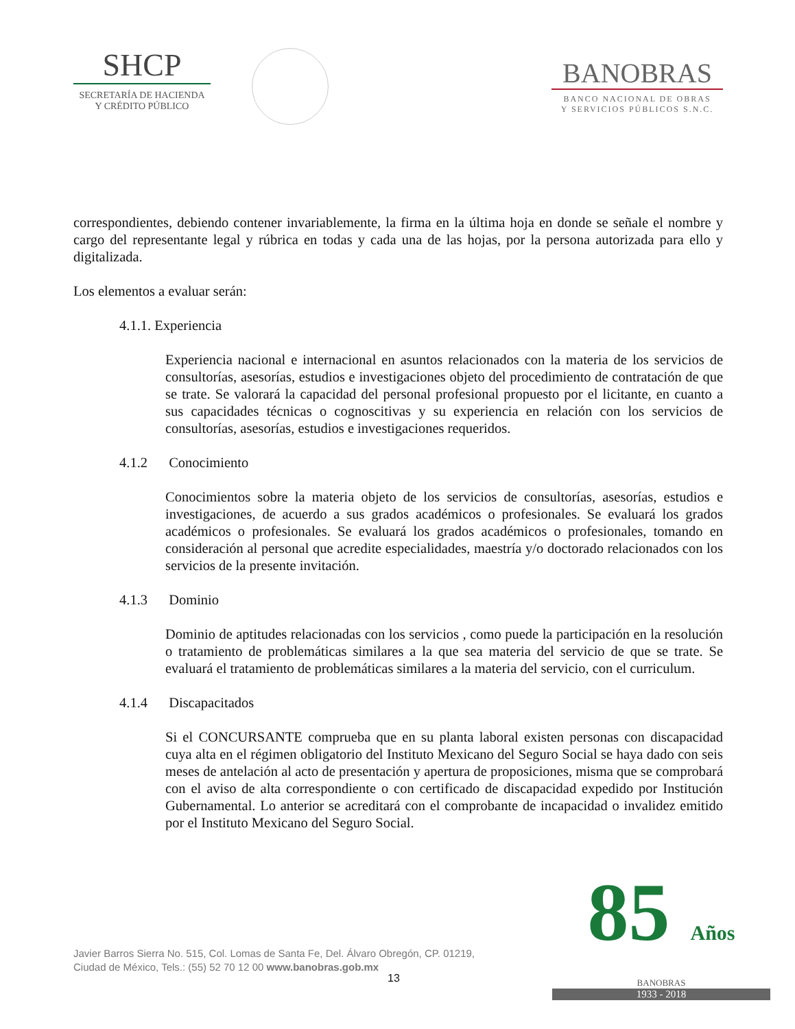SHCP
SECRETARÍA DE HACIENDA
Y CRÉDITO PÚBLICO
BANOBRAS
BANCO NACIONAL DE OBRAS
Y SERVICIOS PÚBLICOS S.N.C.
correspondientes, debiendo contener invariablemente, la firma en la última hoja en donde se señale el nombre y cargo del representante legal y rúbrica en todas y cada una de las hojas, por la persona autorizada para ello y digitalizada.
Los elementos a evaluar serán:
4.1.1. Experiencia
Experiencia nacional e internacional en asuntos relacionados con la materia de los servicios de consultorías, asesorías, estudios e investigaciones objeto del procedimiento de contratación de que se trate. Se valorará la capacidad del personal profesional propuesto por el licitante, en cuanto a sus capacidades técnicas o cognoscitivas y su experiencia en relación con los servicios de consultorías, asesorías, estudios e investigaciones requeridos.
4.1.2 Conocimiento
Conocimientos sobre la materia objeto de los servicios de consultorías, asesorías, estudios e investigaciones, de acuerdo a sus grados académicos o profesionales. Se evaluará los grados académicos o profesionales. Se evaluará los grados académicos o profesionales, tomando en consideración al personal que acredite especialidades, maestría y/o doctorado relacionados con los servicios de la presente invitación.
4.1.3 Dominio
Dominio de aptitudes relacionadas con los servicios , como puede la participación en la resolución o tratamiento de problemáticas similares a la que sea materia del servicio de que se trate. Se evaluará el tratamiento de problemáticas similares a la materia del servicio, con el curriculum.
4.1.4 Discapacitados
Si el CONCURSANTE comprueba que en su planta laboral existen personas con discapacidad cuya alta en el régimen obligatorio del Instituto Mexicano del Seguro Social se haya dado con seis meses de antelación al acto de presentación y apertura de proposiciones, misma que se comprobará con el aviso de alta correspondiente o con certificado de discapacidad expedido por Institución Gubernamental. Lo anterior se acreditará con el comprobante de incapacidad o invalidez emitido por el Instituto Mexicano del Seguro Social.
Javier Barros Sierra No. 515, Col. Lomas de Santa Fe, Del. Álvaro Obregón, CP. 01219,
Ciudad de México, Tels.: (55) 52 70 12 00 www.banobras.gob.mx
13
85 Años
BANOBRAS
1933 - 2018